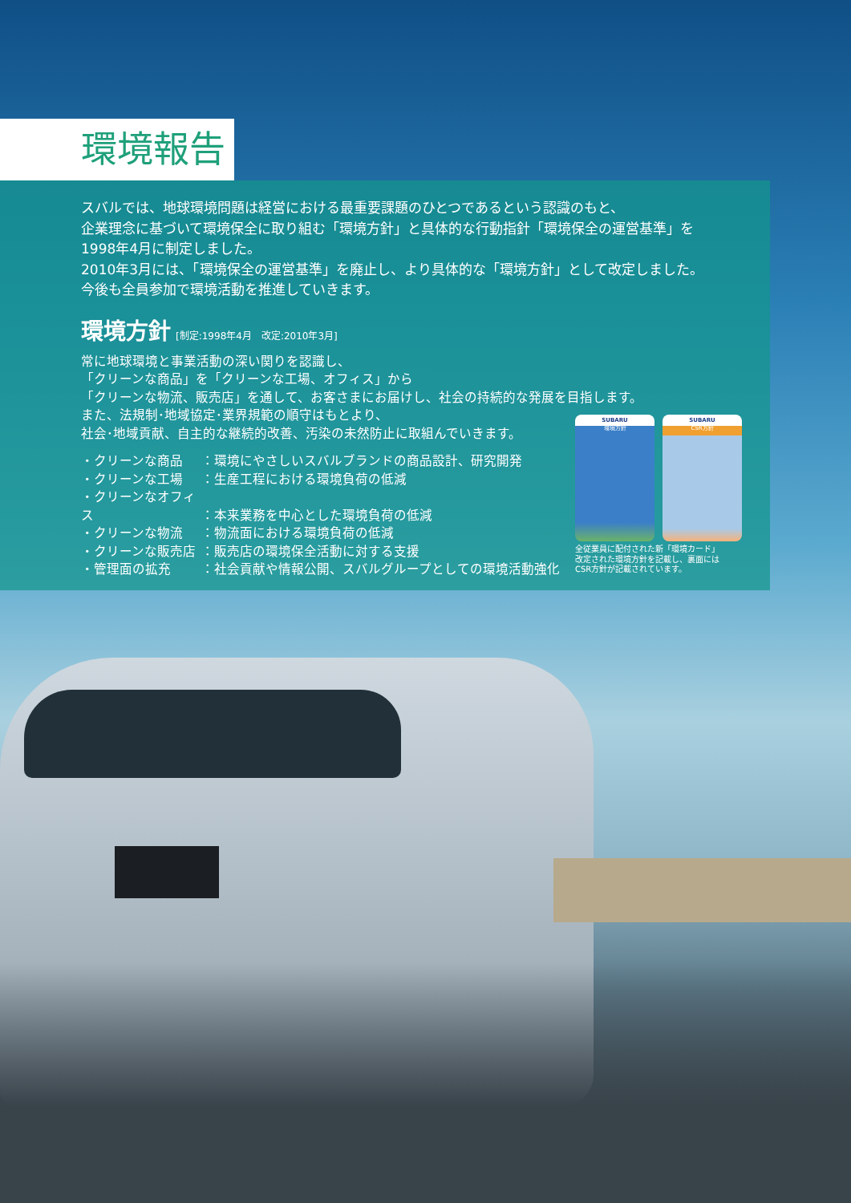環境報告
スバルでは、地球環境問題は経営における最重要課題のひとつであるという認識のもと、
企業理念に基づいて環境保全に取り組む「環境方針」と具体的な行動指針「環境保全の運営基準」を
1998年4月に制定しました。
2010年3月には、「環境保全の運営基準」を廃止し、より具体的な「環境方針」として改定しました。
今後も全員参加で環境活動を推進していきます。
環境方針 [制定:1998年4月　改定:2010年3月]
常に地球環境と事業活動の深い関りを認識し、
「クリーンな商品」を「クリーンな工場、オフィス」から
「クリーンな物流、販売店」を通して、お客さまにお届けし、社会の持続的な発展を目指します。
また、法規制･地域協定･業界規範の順守はもとより、
社会･地域貢献、自主的な継続的改善、汚染の未然防止に取組んでいきます。
・クリーンな商品 ：環境にやさしいスバルブランドの商品設計、研究開発
・クリーンな工場 ：生産工程における環境負荷の低減
・クリーンなオフィス ：本来業務を中心とした環境負荷の低減
・クリーンな物流 ：物流面における環境負荷の低減
・クリーンな販売店 ：販売店の環境保全活動に対する支援
・管理面の拡充 ：社会貢献や情報公開、スバルグループとしての環境活動強化
SUBARU 環境方針
SUBARU CSR方針
全従業員に配付された新「環境カード」
改定された環境方針を記載し、裏面には
CSR方針が記載されています。